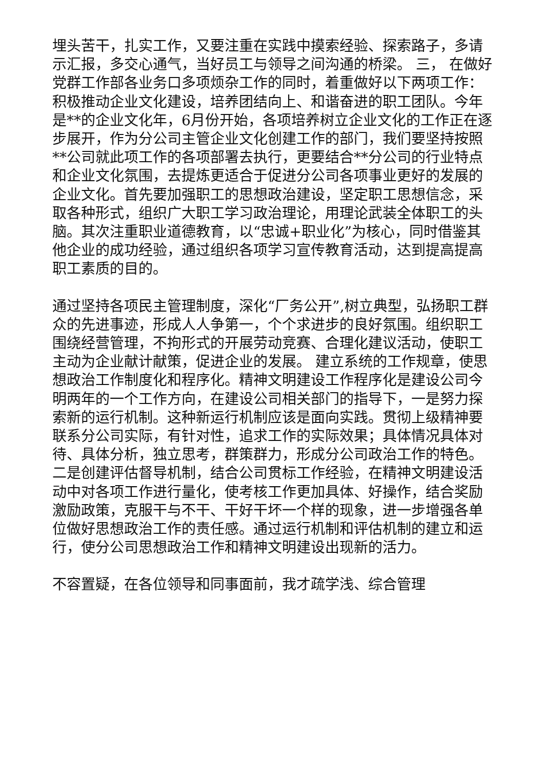埋头苦干，扎实工作，又要注重在实践中摸索经验、探索路子，多请示汇报，多交心通气，当好员工与领导之间沟通的桥梁。 三， 在做好党群工作部各业务口多项烦杂工作的同时，着重做好以下两项工作： 积极推动企业文化建设，培养团结向上、和谐奋进的职工团队。今年是**的企业文化年，6月份开始，各项培养树立企业文化的工作正在逐步展开，作为分公司主管企业文化创建工作的部门，我们要坚持按照**公司就此项工作的各项部署去执行，更要结合**分公司的行业特点和企业文化氛围，去提炼更适合于促进分公司各项事业更好的发展的企业文化。首先要加强职工的思想政治建设，坚定职工思想信念，采取各种形式，组织广大职工学习政治理论，用理论武装全体职工的头脑。其次注重职业道德教育，以“忠诚+职业化”为核心，同时借鉴其他企业的成功经验，通过组织各项学习宣传教育活动，达到提高提高职工素质的目的。
通过坚持各项民主管理制度，深化“厂务公开”,树立典型，弘扬职工群众的先进事迹，形成人人争第一，个个求进步的良好氛围。组织职工围绕经营管理，不拘形式的开展劳动竞赛、合理化建议活动，使职工主动为企业献计献策，促进企业的发展。 建立系统的工作规章，使思想政治工作制度化和程序化。精神文明建设工作程序化是建设公司今明两年的一个工作方向，在建设公司相关部门的指导下，一是努力探索新的运行机制。这种新运行机制应该是面向实践。贯彻上级精神要联系分公司实际，有针对性，追求工作的实际效果；具体情况具体对待、具体分析，独立思考，群策群力，形成分公司政治工作的特色。二是创建评估督导机制，结合公司贯标工作经验，在精神文明建设活动中对各项工作进行量化，使考核工作更加具体、好操作，结合奖励激励政策，克服干与不干、干好干坏一个样的现象，进一步增强各单位做好思想政治工作的责任感。通过运行机制和评估机制的建立和运行，使分公司思想政治工作和精神文明建设出现新的活力。
不容置疑，在各位领导和同事面前，我才疏学浅、综合管理